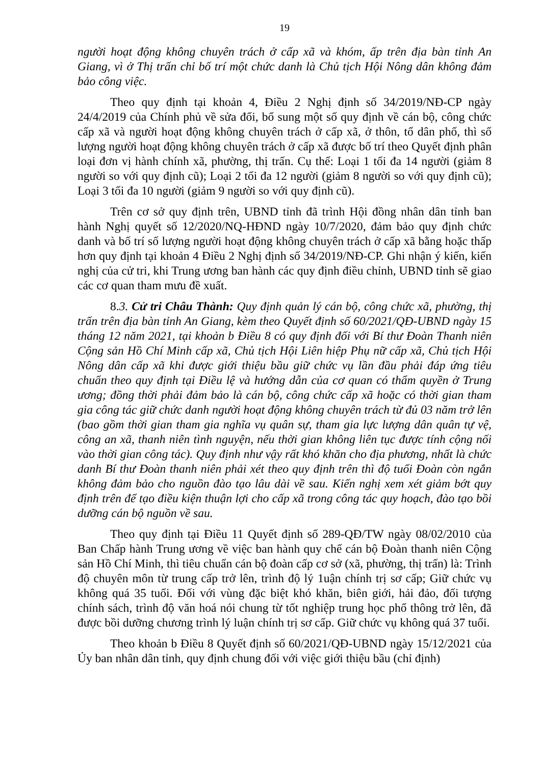19
người hoạt động không chuyên trách ở cấp xã và khóm, ấp trên địa bàn tỉnh An Giang, vì ở Thị trấn chỉ bố trí một chức danh là Chủ tịch Hội Nông dân không đảm bảo công việc.
Theo quy định tại khoản 4, Điều 2 Nghị định số 34/2019/NĐ-CP ngày 24/4/2019 của Chính phủ về sửa đổi, bổ sung một số quy định về cán bộ, công chức cấp xã và người hoạt động không chuyên trách ở cấp xã, ở thôn, tổ dân phố, thì số lượng người hoạt động không chuyên trách ở cấp xã được bố trí theo Quyết định phân loại đơn vị hành chính xã, phường, thị trấn. Cụ thể: Loại 1 tối đa 14 người (giảm 8 người so với quy định cũ); Loại 2 tối đa 12 người (giảm 8 người so với quy định cũ); Loại 3 tối đa 10 người (giảm 9 người so với quy định cũ).
Trên cơ sở quy định trên, UBND tỉnh đã trình Hội đồng nhân dân tỉnh ban hành Nghị quyết số 12/2020/NQ-HĐND ngày 10/7/2020, đảm bảo quy định chức danh và bố trí số lượng người hoạt động không chuyên trách ở cấp xã bằng hoặc thấp hơn quy định tại khoản 4 Điều 2 Nghị định số 34/2019/NĐ-CP. Ghi nhận ý kiến, kiến nghị của cử tri, khi Trung ương ban hành các quy định điều chỉnh, UBND tỉnh sẽ giao các cơ quan tham mưu đề xuất.
8.3. Cử tri Châu Thành: Quy định quản lý cán bộ, công chức xã, phường, thị trấn trên địa bàn tỉnh An Giang, kèm theo Quyết định số 60/2021/QĐ-UBND ngày 15 tháng 12 năm 2021, tại khoản b Điều 8 có quy định đối với Bí thư Đoàn Thanh niên Cộng sản Hồ Chí Minh cấp xã, Chủ tịch Hội Liên hiệp Phụ nữ cấp xã, Chủ tịch Hội Nông dân cấp xã khi được giới thiệu bầu giữ chức vụ lần đầu phải đáp ứng tiêu chuẩn theo quy định tại Điều lệ và hướng dẫn của cơ quan có thẩm quyền ở Trung ương; đồng thời phải đảm bảo là cán bộ, công chức cấp xã hoặc có thời gian tham gia công tác giữ chức danh người hoạt động không chuyên trách từ đủ 03 năm trở lên (bao gồm thời gian tham gia nghĩa vụ quân sự, tham gia lực lượng dân quân tự vệ, công an xã, thanh niên tình nguyện, nếu thời gian không liên tục được tính cộng nối vào thời gian công tác). Quy định như vậy rất khó khăn cho địa phương, nhất là chức danh Bí thư Đoàn thanh niên phải xét theo quy định trên thì độ tuổi Đoàn còn ngắn không đảm bảo cho nguồn đào tạo lâu dài về sau. Kiến nghị xem xét giảm bớt quy định trên để tạo điều kiện thuận lợi cho cấp xã trong công tác quy hoạch, đào tạo bồi dưỡng cán bộ nguồn về sau.
Theo quy định tại Điều 11 Quyết định số 289-QĐ/TW ngày 08/02/2010 của Ban Chấp hành Trung ương về việc ban hành quy chế cán bộ Đoàn thanh niên Cộng sản Hồ Chí Minh, thì tiêu chuẩn cán bộ đoàn cấp cơ sở (xã, phường, thị trấn) là: Trình độ chuyên môn từ trung cấp trở lên, trình độ lý 1uận chính trị sơ cấp; Giữ chức vụ không quá 35 tuổi. Đối với vùng đặc biệt khó khăn, biên giới, hải đảo, đối tượng chính sách, trình độ văn hoá nói chung từ tốt nghiệp trung học phổ thông trở lên, đã được bồi dưỡng chương trình lý luận chính trị sơ cấp. Giữ chức vụ không quá 37 tuổi.
Theo khoản b Điều 8 Quyết định số 60/2021/QĐ-UBND ngày 15/12/2021 của Ủy ban nhân dân tỉnh, quy định chung đối với việc giới thiệu bầu (chỉ định)